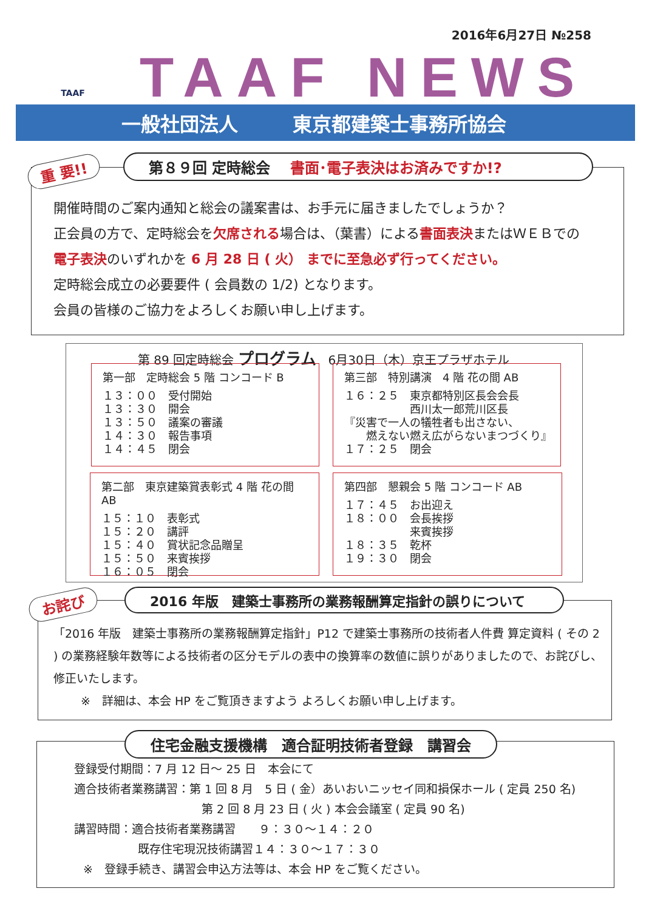2016年6月27日 №258 TAAF
TAAF NEWS
一般社団法人 東京都建築士事務所協会
重 要!! 第８９回 定時総会 　書面･電子表決はお済みですか!?
開催時間のご案内通知と総会の議案書は、お手元に届きましたでしょうか？
正会員の方で、定時総会を欠席される場合は、（葉書）による書面表決またはＷＥＢでの
電子表決のいずれかを 6 月 28 日 ( 火） までに至急必ず行ってください。
定時総会成立の必要要件 ( 会員数の 1/2) となります。
会員の皆様のご協力をよろしくお願い申し上げます。
第 89 回定時総会 プログラム　6月30日（木）京王プラザホテル
第一部　定時総会 5 階 コンコード B
１３：００　受付開始
１３：３０　開会
１３：５０　議案の審議
１４：３０　報告事項
１４：４５　閉会
第三部　特別講演　4 階 花の間 AB
１６：２５　東京都特別区長会会長
　　　　　　西川太一郎荒川区長
『災害で一人の犠牲者も出さない、
　　燃えない燃え広がらないまつづくり』
１７：２５　閉会
第二部　東京建築賞表彰式 4 階 花の間 AB
１５：１０　表彰式
１５：２０　講評
１５：４０　賞状記念品贈呈
１５：５０　来賓挨拶
１６：０５　閉会
第四部　懇親会 5 階 コンコード AB
１７：４５　お出迎え
１８：００　会長挨拶
　　　　　　来賓挨拶
１８：３５　乾杯
１９：３０　閉会
お詫び 2016 年版　建築士事務所の業務報酬算定指針の誤りについて
「2016 年版　建築士事務所の業務報酬算定指針」P12 で建築士事務所の技術者人件費 算定資料 ( その 2 ) の業務経験年数等による技術者の区分モデルの表中の換算率の数値に誤りがありましたので、お詫びし、修正いたします。
※　詳細は、本会 HP をご覧頂きますよう よろしくお願い申し上げます。
住宅金融支援機構　適合証明技術者登録　講習会
登録受付期間：7 月 12 日～ 25 日　本会にて
適合技術者業務講習：第 1 回 8 月　5 日 ( 金）あいおいニッセイ同和損保ホール ( 定員 250 名)
第 2 回 8 月 23 日 ( 火 ) 本会会議室 ( 定員 90 名)
講習時間：適合技術者業務講習　　９：３０～１４：２０
既存住宅現況技術講習１４：３０～１７：３０
※　登録手続き、講習会申込方法等は、本会 HP をご覧ください。